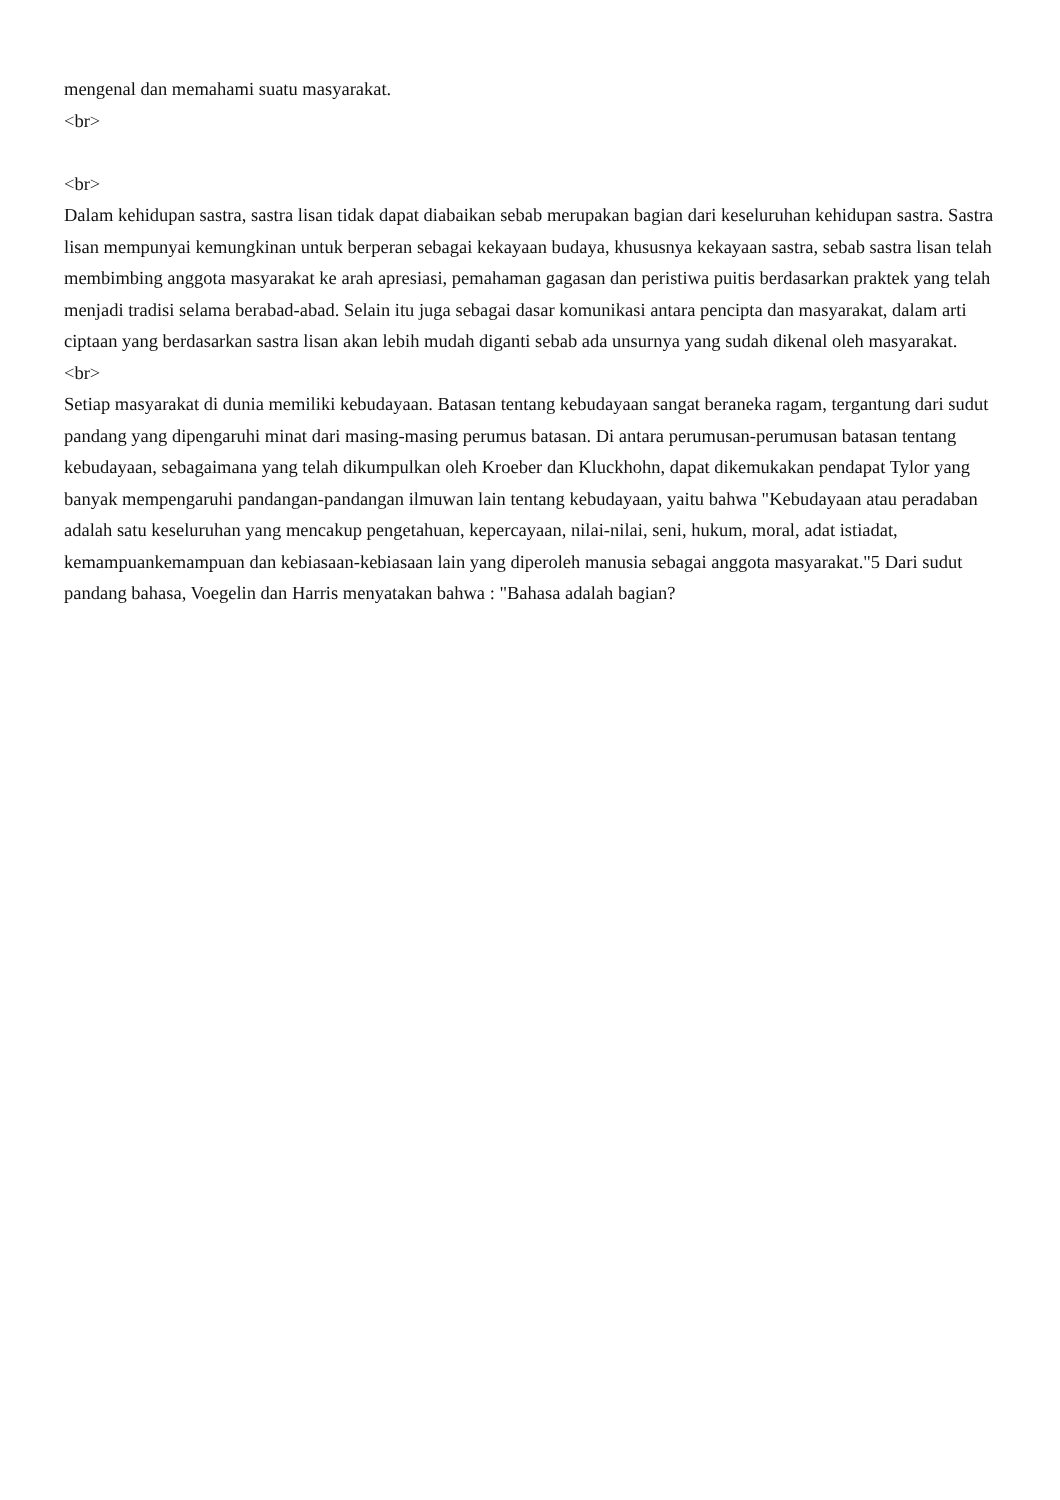mengenal dan memahami suatu masyarakat.
<br>
<br>
Dalam kehidupan sastra, sastra lisan tidak dapat diabaikan sebab merupakan bagian dari keseluruhan kehidupan sastra. Sastra lisan mempunyai kemungkinan untuk berperan sebagai kekayaan budaya, khususnya kekayaan sastra, sebab sastra lisan telah membimbing anggota masyarakat ke arah apresiasi, pemahaman gagasan dan peristiwa puitis berdasarkan praktek yang telah menjadi tradisi selama berabad-abad. Selain itu juga sebagai dasar komunikasi antara pencipta dan masyarakat, dalam arti ciptaan yang berdasarkan sastra lisan akan lebih mudah diganti sebab ada unsurnya yang sudah dikenal oleh masyarakat.
<br>
Setiap masyarakat di dunia memiliki kebudayaan. Batasan tentang kebudayaan sangat beraneka ragam, tergantung dari sudut pandang yang dipengaruhi minat dari masing-masing perumus batasan. Di antara perumusan-perumusan batasan tentang kebudayaan, sebagaimana yang telah dikumpulkan oleh Kroeber dan Kluckhohn, dapat dikemukakan pendapat Tylor yang banyak mempengaruhi pandangan-pandangan ilmuwan lain tentang kebudayaan, yaitu bahwa "Kebudayaan atau peradaban adalah satu keseluruhan yang mencakup pengetahuan, kepercayaan, nilai-nilai, seni, hukum, moral, adat istiadat, kemampuankemampuan dan kebiasaan-kebiasaan lain yang diperoleh manusia sebagai anggota masyarakat."5 Dari sudut pandang bahasa, Voegelin dan Harris menyatakan bahwa : "Bahasa adalah bagian?